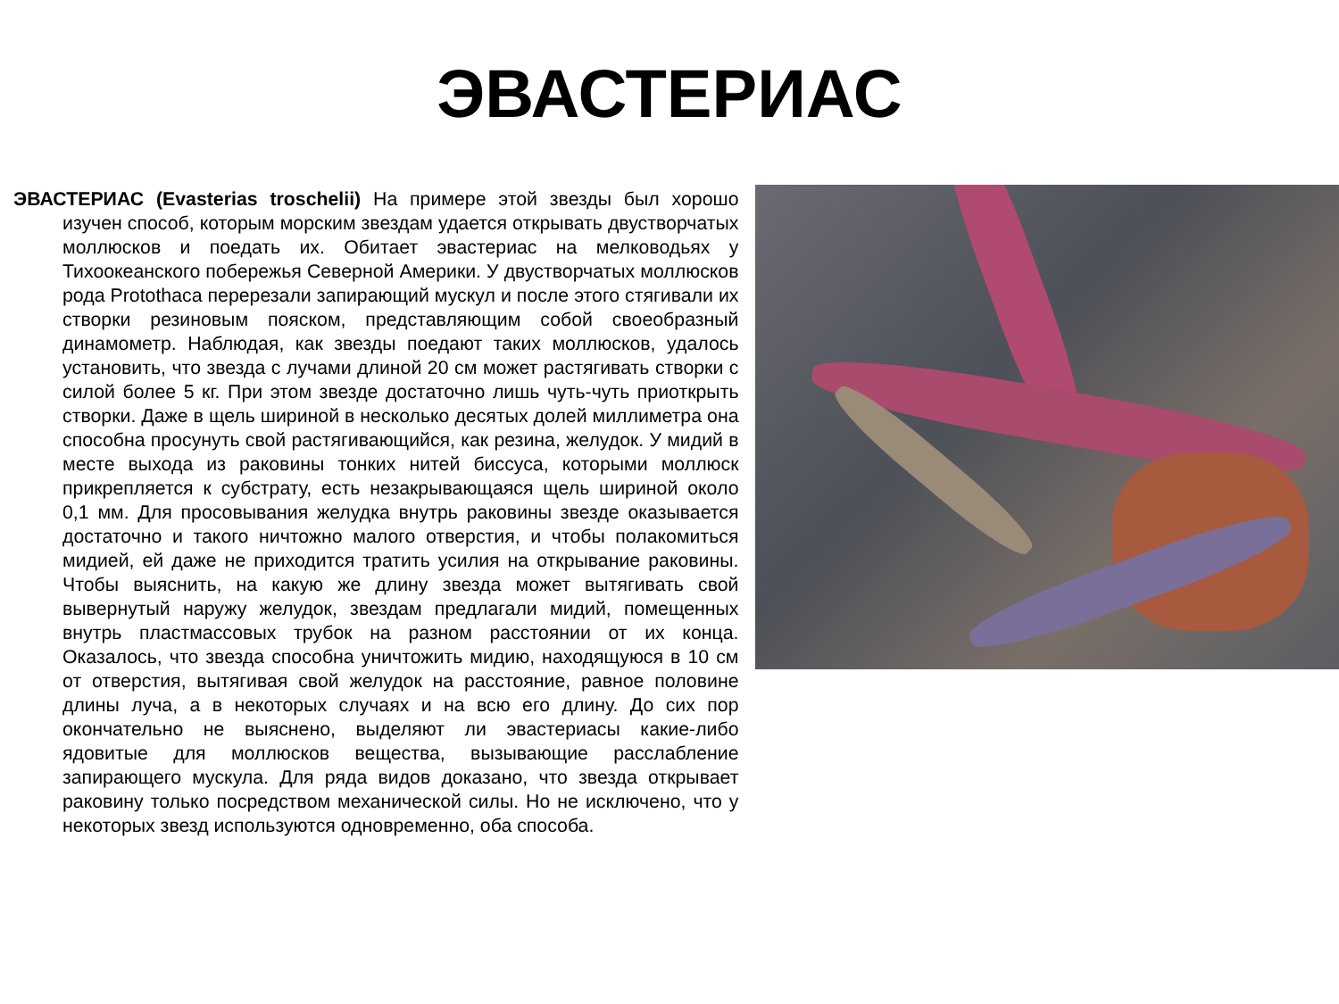ЭВАСТЕРИАС
ЭВАСТЕРИАС (Evasterias troschelii) На примере этой звезды был хорошо изучен способ, которым морским звездам удается открывать двустворчатых моллюсков и поедать их. Обитает эвастериас на мелководьях у Тихоокеанского побережья Северной Америки. У двустворчатых моллюсков рода Protothaca перерезали запирающий мускул и после этого стягивали их створки резиновым пояском, представляющим собой своеобразный динамометр. Наблюдая, как звезды поедают таких моллюсков, удалось установить, что звезда с лучами длиной 20 см может растягивать створки с силой более 5 кг. При этом звезде достаточно лишь чуть-чуть приоткрыть створки. Даже в щель шириной в несколько десятых долей миллиметра она способна просунуть свой растягивающийся, как резина, желудок. У мидий в месте выхода из раковины тонких нитей биссуса, которыми моллюск прикрепляется к субстрату, есть незакрывающаяся щель шириной около 0,1 мм. Для просовывания желудка внутрь раковины звезде оказывается достаточно и такого ничтожно малого отверстия, и чтобы полакомиться мидией, ей даже не приходится тратить усилия на открывание раковины. Чтобы выяснить, на какую же длину звезда может вытягивать свой вывернутый наружу желудок, звездам предлагали мидий, помещенных внутрь пластмассовых трубок на разном расстоянии от их конца. Оказалось, что звезда способна уничтожить мидию, находящуюся в 10 см от отверстия, вытягивая свой желудок на расстояние, равное половине длины луча, а в некоторых случаях и на всю его длину. До сих пор окончательно не выяснено, выделяют ли эвастериасы какие-либо ядовитые для моллюсков вещества, вызывающие расслабление запирающего мускула. Для ряда видов доказано, что звезда открывает раковину только посредством механической силы. Но не исключено, что у некоторых звезд используются одновременно, оба способа.